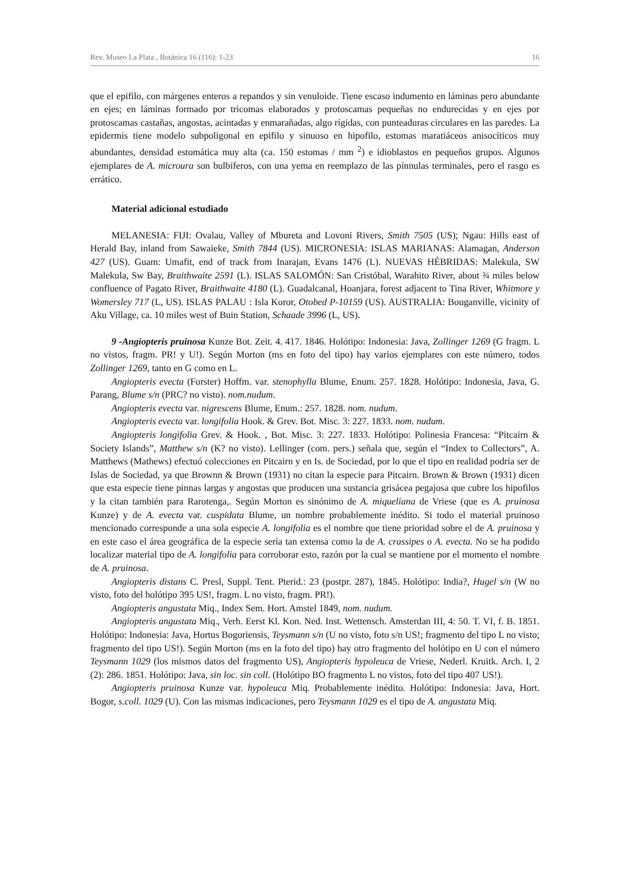Rev. Museo La Plata , Botánica 16 (116): 1-23 16
que el epifilo, con márgenes enteros a repandos y sin venuloide. Tiene escaso indumento en láminas pero abundante en ejes; en láminas formado por tricomas elaborados y protoscamas pequeñas no endurecidas y en ejes por protoscamas castañas, angostas, acintadas y enmarañadas, algo rígidas, con punteaduras circulares en las paredes. La epidermis tiene modelo subpoligonal en epifilo y sinuoso en hipofilo, estomas maratiáceos anisocíticos muy abundantes, densidad estomática muy alta (ca. 150 estomas / mm <sup>2</sup>) e idioblastos en pequeños grupos. Algunos ejemplares de A. microura son bulbíferos, con una yema en reemplazo de las pínnulas terminales, pero el rasgo es errático.
Material adicional estudiado
MELANESIA: FIJI: Ovalau, Valley of Mbureta and Lovoni Rivers, Smith 7505 (US); Ngau: Hills east of Herald Bay, inland from Sawaieke, Smith 7844 (US). MICRONESIA: ISLAS MARIANAS: Alamagan, Anderson 427 (US). Guam: Umafit, end of track from Inarajan, Evans 1476 (L). NUEVAS HÉBRIDAS: Malekula, SW Malekula, Sw Bay, Braithwaite 2591 (L). ISLAS SALOMÓN: San Cristóbal, Warahito River, about ¾ miles below confluence of Pagato River, Braithwaite 4180 (L). Guadalcanal, Hoanjara, forest adjacent to Tina River, Whitmore y Womersley 717 (L, US). ISLAS PALAU : Isla Koror, Otobed P-10159 (US). AUSTRALIA: Bouganville, vicinity of Aku Village, ca. 10 miles west of Buin Station, Schaade 3996 (L, US).
9 -Angiopteris pruinosa Kunze Bot. Zeit. 4. 417. 1846. Holótipo: Indonesia: Java, Zollinger 1269 (G fragm. L no vistos, fragm. PR! y U!). Según Morton (ms en foto del tipo) hay varios ejemplares con este número, todos Zollinger 1269, tanto en G como en L.
Angiopteris evecta (Forster) Hoffm. var. stenophylla Blume, Enum. 257. 1828. Holótipo: Indonesia, Java, G. Parang, Blume s/n (PRC? no visto). nom.nudum.
Angiopteris evecta var. nigrescens Blume, Enum.: 257. 1828. nom. nudum.
Angiopteris evecta var. longifolia Hook. & Grev. Bot. Misc. 3: 227. 1833. nom. nudum.
Angiopteris longifolia Grev. & Hook. , Bot. Misc. 3: 227. 1833. Holótipo: Polinesia Francesa: “Pitcairn & Society Islands”, Matthew s/n (K? no visto). Lellinger (com. pers.) señala que, según el “Index to Collectors”, A. Matthews (Mathews) efectuó colecciones en Pitcairn y en Is. de Sociedad, por lo que el tipo en realidad podría ser de Islas de Sociedad, ya que Brownn & Brown (1931) no citan la especie para Pitcairn. Brown & Brown (1931) dicen que esta especie tiene pinnas largas y angostas que producen una sustancia grisácea pegajosa que cubre los hipofilos y la citan también para Rarotenga,. Según Morton es sinónimo de A. miqueliana de Vriese (que es A. pruinosa Kunze) y de A. evecta var. cuspidata Blume, un nombre probablemente inédito. Si todo el material pruinoso mencionado corresponde a una sola especie A. longifolia es el nombre que tiene prioridad sobre el de A. pruinosa y en este caso el área geográfica de la especie sería tan extensa como la de A. crassipes o A. evecta. No se ha podido localizar material tipo de A. longifolia para corroborar esto, razón por la cual se mantiene por el momento el nombre de A. pruinosa.
Angiopteris distans C. Presl, Suppl. Tent. Pterid.: 23 (postpr. 287), 1845. Holótipo: India?, Hugel s/n (W no visto, foto del holótipo 395 US!, fragm. L no visto, fragm. PR!).
Angiopteris angustata Miq., Index Sem. Hort. Amstel 1849, nom. nudum.
Angiopteris angustata Miq., Verh. Eerst Kl. Kon. Ned. Inst. Wettensch. Amsterdan III, 4: 50. T. VI, f. B. 1851. Holótipo: Indonesia: Java, Hortus Bogoriensis, Teysmann s/n (U no visto, foto s/n US!; fragmento del tipo L no visto; fragmento del tipo US!). Según Morton (ms en la foto del tipo) hay otro fragmento del holótipo en U con el número Teysmann 1029 (los mismos datos del fragmento US), Angiopteris hypoleuca de Vriese, Nederl. Kruitk. Arch. I, 2 (2): 286. 1851. Holótipo: Java, sin loc. sin coll. (Holótipo BO fragmento L no vistos, foto del tipo 407 US!).
Angiopteris pruinosa Kunze var. hypoleuca Miq. Probablemente inédito. Holótipo: Indonesia: Java, Hort. Bogor, s.coll. 1029 (U). Con las mismas indicaciones, pero Teysmann 1029 es el tipo de A. angustata Miq.